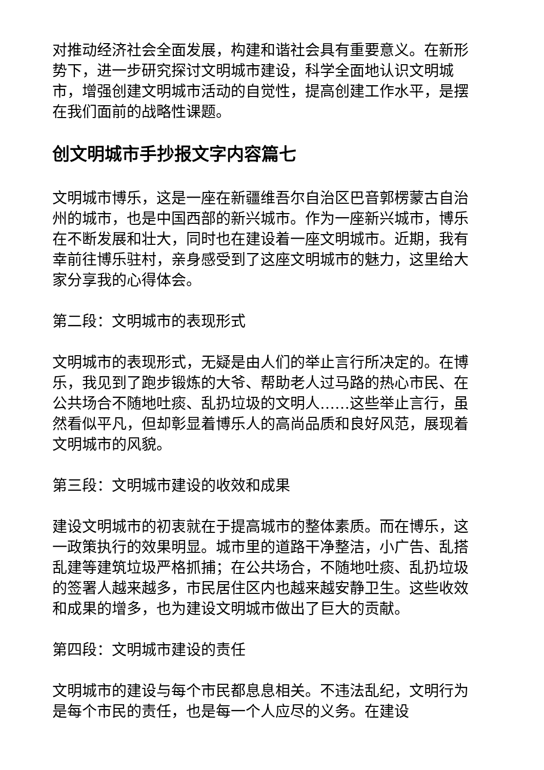对推动经济社会全面发展，构建和谐社会具有重要意义。在新形势下，进一步研究探讨文明城市建设，科学全面地认识文明城市，增强创建文明城市活动的自觉性，提高创建工作水平，是摆在我们面前的战略性课题。
创文明城市手抄报文字内容篇七
文明城市博乐，这是一座在新疆维吾尔自治区巴音郭楞蒙古自治州的城市，也是中国西部的新兴城市。作为一座新兴城市，博乐在不断发展和壮大，同时也在建设着一座文明城市。近期，我有幸前往博乐驻村，亲身感受到了这座文明城市的魅力，这里给大家分享我的心得体会。
第二段：文明城市的表现形式
文明城市的表现形式，无疑是由人们的举止言行所决定的。在博乐，我见到了跑步锻炼的大爷、帮助老人过马路的热心市民、在公共场合不随地吐痰、乱扔垃圾的文明人……这些举止言行，虽然看似平凡，但却彰显着博乐人的高尚品质和良好风范，展现着文明城市的风貌。
第三段：文明城市建设的收效和成果
建设文明城市的初衷就在于提高城市的整体素质。而在博乐，这一政策执行的效果明显。城市里的道路干净整洁，小广告、乱搭乱建等建筑垃圾严格抓捕；在公共场合，不随地吐痰、乱扔垃圾的签署人越来越多，市民居住区内也越来越安静卫生。这些收效和成果的增多，也为建设文明城市做出了巨大的贡献。
第四段：文明城市建设的责任
文明城市的建设与每个市民都息息相关。不违法乱纪，文明行为是每个市民的责任，也是每一个人应尽的义务。在建设